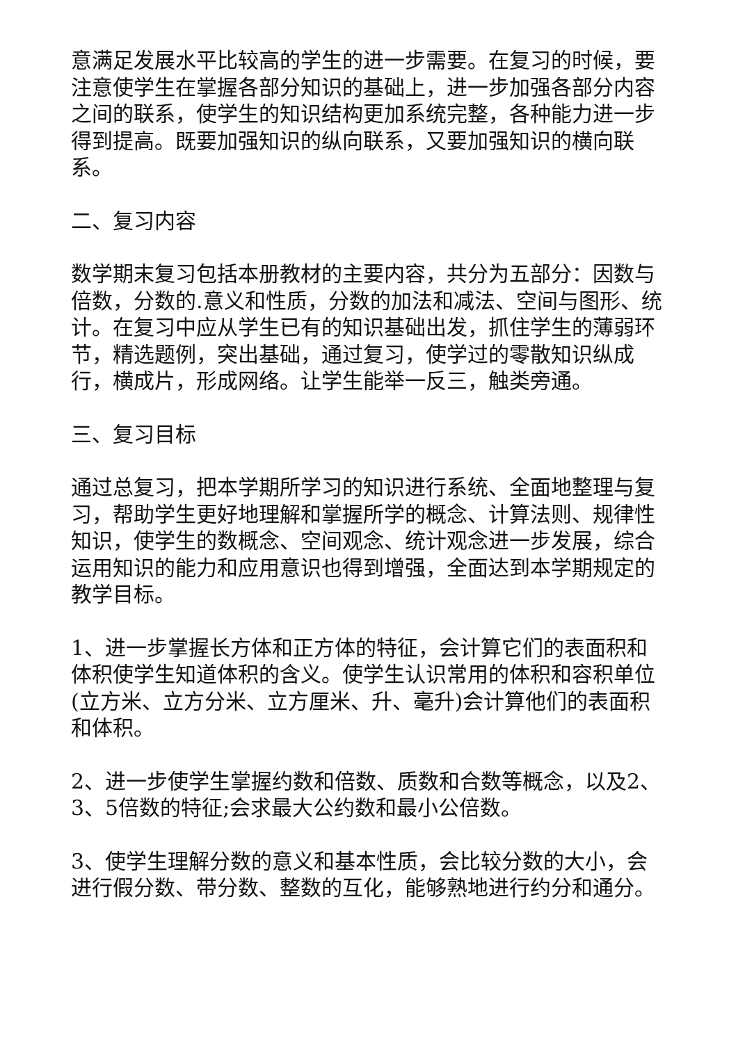意满足发展水平比较高的学生的进一步需要。在复习的时候，要注意使学生在掌握各部分知识的基础上，进一步加强各部分内容之间的联系，使学生的知识结构更加系统完整，各种能力进一步得到提高。既要加强知识的纵向联系，又要加强知识的横向联系。
二、复习内容
数学期末复习包括本册教材的主要内容，共分为五部分：因数与倍数，分数的.意义和性质，分数的加法和减法、空间与图形、统计。在复习中应从学生已有的知识基础出发，抓住学生的薄弱环节，精选题例，突出基础，通过复习，使学过的零散知识纵成行，横成片，形成网络。让学生能举一反三，触类旁通。
三、复习目标
通过总复习，把本学期所学习的知识进行系统、全面地整理与复习，帮助学生更好地理解和掌握所学的概念、计算法则、规律性知识，使学生的数概念、空间观念、统计观念进一步发展，综合运用知识的能力和应用意识也得到增强，全面达到本学期规定的教学目标。
1、进一步掌握长方体和正方体的特征，会计算它们的表面积和体积使学生知道体积的含义。使学生认识常用的体积和容积单位(立方米、立方分米、立方厘米、升、毫升)会计算他们的表面积和体积。
2、进一步使学生掌握约数和倍数、质数和合数等概念，以及2、3、5倍数的特征;会求最大公约数和最小公倍数。
3、使学生理解分数的意义和基本性质，会比较分数的大小，会进行假分数、带分数、整数的互化，能够熟地进行约分和通分。